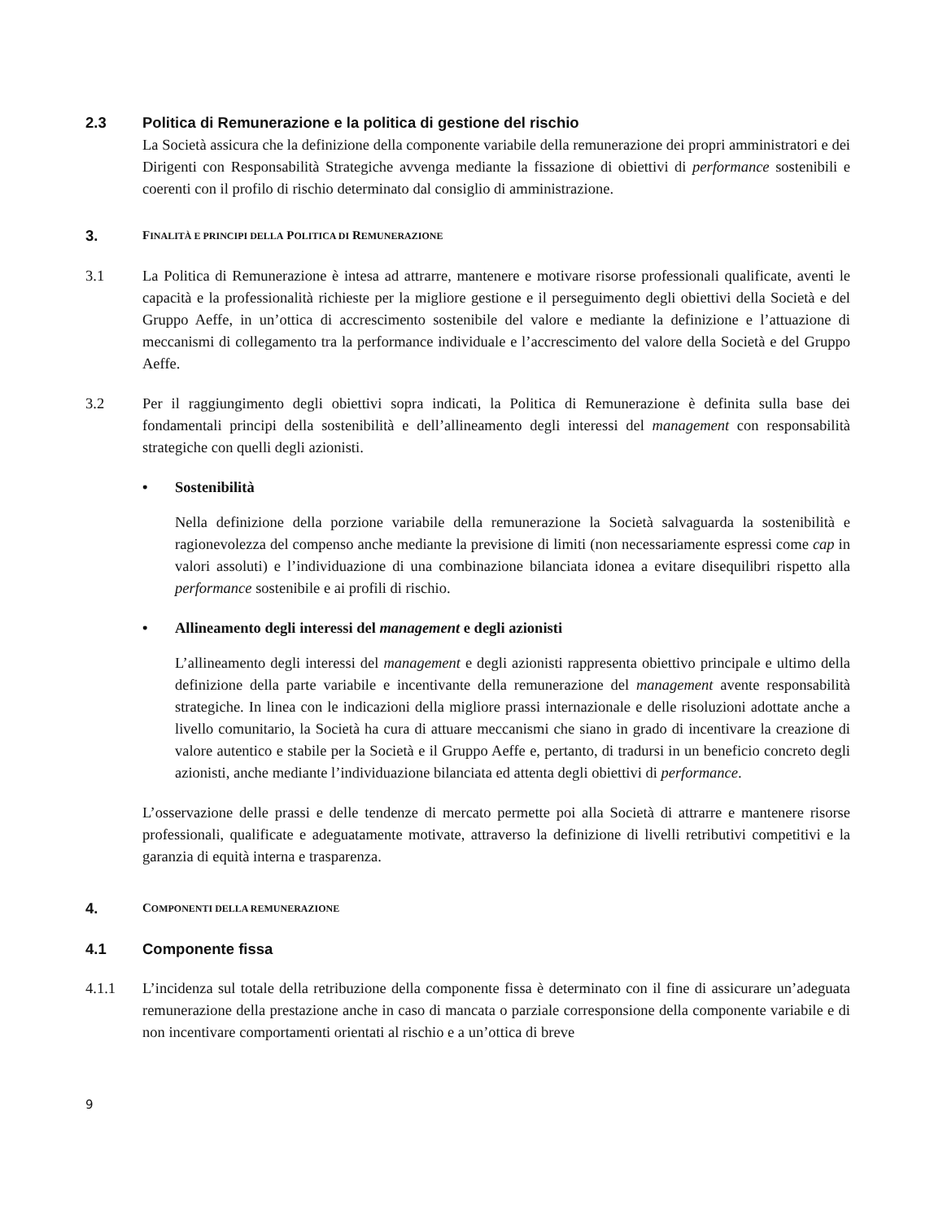2.3 Politica di Remunerazione e la politica di gestione del rischio
La Società assicura che la definizione della componente variabile della remunerazione dei propri amministratori e dei Dirigenti con Responsabilità Strategiche avvenga mediante la fissazione di obiettivi di performance sostenibili e coerenti con il profilo di rischio determinato dal consiglio di amministrazione.
3.
FINALITÀ E PRINCIPI DELLA POLITICA DI REMUNERAZIONE
3.1 La Politica di Remunerazione è intesa ad attrarre, mantenere e motivare risorse professionali qualificate, aventi le capacità e la professionalità richieste per la migliore gestione e il perseguimento degli obiettivi della Società e del Gruppo Aeffe, in un’ottica di accrescimento sostenibile del valore e mediante la definizione e l’attuazione di meccanismi di collegamento tra la performance individuale e l’accrescimento del valore della Società e del Gruppo Aeffe.
3.2 Per il raggiungimento degli obiettivi sopra indicati, la Politica di Remunerazione è definita sulla base dei fondamentali principi della sostenibilità e dell’allineamento degli interessi del management con responsabilità strategiche con quelli degli azionisti.
• Sostenibilità
Nella definizione della porzione variabile della remunerazione la Società salvaguarda la sostenibilità e ragionevolezza del compenso anche mediante la previsione di limiti (non necessariamente espressi come cap in valori assoluti) e l’individuazione di una combinazione bilanciata idonea a evitare disequilibri rispetto alla performance sostenibile e ai profili di rischio.
• Allineamento degli interessi del management e degli azionisti
L’allineamento degli interessi del management e degli azionisti rappresenta obiettivo principale e ultimo della definizione della parte variabile e incentivante della remunerazione del management avente responsabilità strategiche. In linea con le indicazioni della migliore prassi internazionale e delle risoluzioni adottate anche a livello comunitario, la Società ha cura di attuare meccanismi che siano in grado di incentivare la creazione di valore autentico e stabile per la Società e il Gruppo Aeffe e, pertanto, di tradursi in un beneficio concreto degli azionisti, anche mediante l’individuazione bilanciata ed attenta degli obiettivi di performance.
L’osservazione delle prassi e delle tendenze di mercato permette poi alla Società di attrarre e mantenere risorse professionali, qualificate e adeguatamente motivate, attraverso la definizione di livelli retributivi competitivi e la garanzia di equità interna e trasparenza.
4.
COMPONENTI DELLA REMUNERAZIONE
4.1 Componente fissa
4.1.1 L’incidenza sul totale della retribuzione della componente fissa è determinato con il fine di assicurare un’adeguata remunerazione della prestazione anche in caso di mancata o parziale corresponsione della componente variabile e di non incentivare comportamenti orientati al rischio e a un’ottica di breve
9